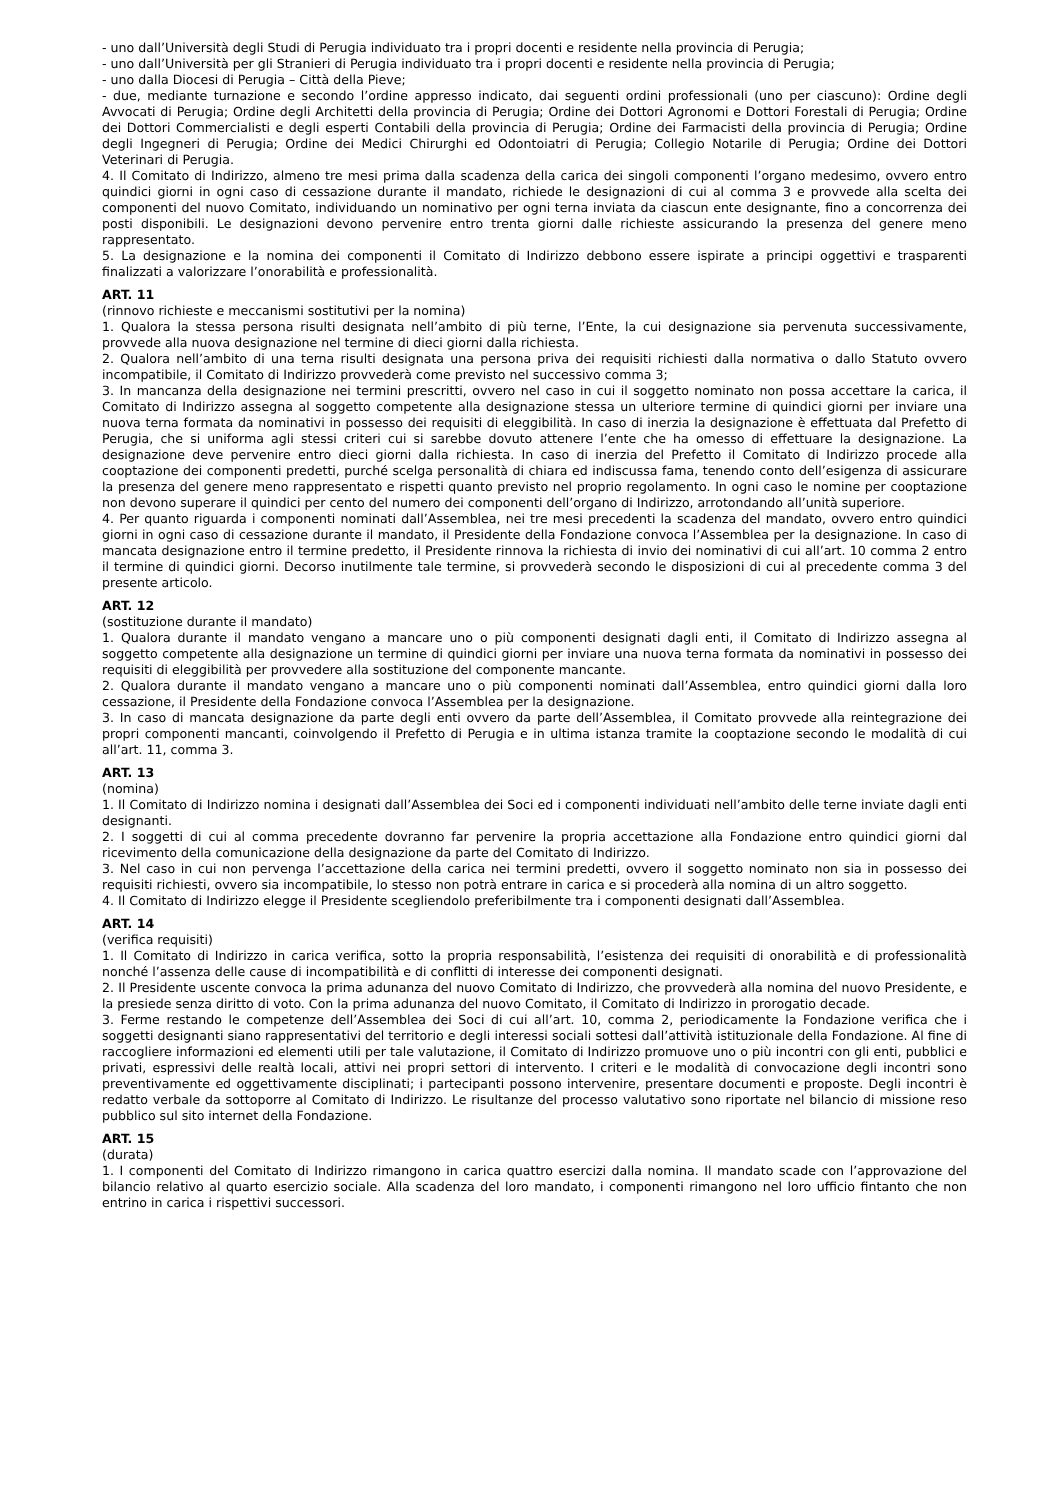- uno dall’Università degli Studi di Perugia individuato tra i propri docenti e residente nella provincia di Perugia;
- uno dall’Università per gli Stranieri di Perugia individuato tra i propri docenti e residente nella provincia di Perugia;
- uno dalla Diocesi di Perugia – Città della Pieve;
- due, mediante turnazione e secondo l’ordine appresso indicato, dai seguenti ordini professionali (uno per ciascuno): Ordine degli Avvocati di Perugia; Ordine degli Architetti della provincia di Perugia; Ordine dei Dottori Agronomi e Dottori Forestali di Perugia; Ordine dei Dottori Commercialisti e degli esperti Contabili della provincia di Perugia; Ordine dei Farmacisti della provincia di Perugia; Ordine degli Ingegneri di Perugia; Ordine dei Medici Chirurghi ed Odontoiatri di Perugia; Collegio Notarile di Perugia; Ordine dei Dottori Veterinari di Perugia.
4. Il Comitato di Indirizzo, almeno tre mesi prima dalla scadenza della carica dei singoli componenti l’organo medesimo, ovvero entro quindici giorni in ogni caso di cessazione durante il mandato, richiede le designazioni di cui al comma 3 e provvede alla scelta dei componenti del nuovo Comitato, individuando un nominativo per ogni terna inviata da ciascun ente designante, fino a concorrenza dei posti disponibili. Le designazioni devono pervenire entro trenta giorni dalle richieste assicurando la presenza del genere meno rappresentato.
5. La designazione e la nomina dei componenti il Comitato di Indirizzo debbono essere ispirate a principi oggettivi e trasparenti finalizzati a valorizzare l’onorabilità e professionalità.
ART. 11
(rinnovo richieste e meccanismi sostitutivi per la nomina)
1. Qualora la stessa persona risulti designata nell’ambito di più terne, l’Ente, la cui designazione sia pervenuta successivamente, provvede alla nuova designazione nel termine di dieci giorni dalla richiesta.
2. Qualora nell’ambito di una terna risulti designata una persona priva dei requisiti richiesti dalla normativa o dallo Statuto ovvero incompatibile, il Comitato di Indirizzo provvederà come previsto nel successivo comma 3;
3. In mancanza della designazione nei termini prescritti, ovvero nel caso in cui il soggetto nominato non possa accettare la carica, il Comitato di Indirizzo assegna al soggetto competente alla designazione stessa un ulteriore termine di quindici giorni per inviare una nuova terna formata da nominativi in possesso dei requisiti di eleggibilità. In caso di inerzia la designazione è effettuata dal Prefetto di Perugia, che si uniforma agli stessi criteri cui si sarebbe dovuto attenere l’ente che ha omesso di effettuare la designazione. La designazione deve pervenire entro dieci giorni dalla richiesta. In caso di inerzia del Prefetto il Comitato di Indirizzo procede alla cooptazione dei componenti predetti, purché scelga personalità di chiara ed indiscussa fama, tenendo conto dell’esigenza di assicurare la presenza del genere meno rappresentato e rispetti quanto previsto nel proprio regolamento. In ogni caso le nomine per cooptazione non devono superare il quindici per cento del numero dei componenti dell’organo di Indirizzo, arrotondando all’unità superiore.
4. Per quanto riguarda i componenti nominati dall’Assemblea, nei tre mesi precedenti la scadenza del mandato, ovvero entro quindici giorni in ogni caso di cessazione durante il mandato, il Presidente della Fondazione convoca l’Assemblea per la designazione. In caso di mancata designazione entro il termine predetto, il Presidente rinnova la richiesta di invio dei nominativi di cui all’art. 10 comma 2 entro il termine di quindici giorni. Decorso inutilmente tale termine, si provvederà secondo le disposizioni di cui al precedente comma 3 del presente articolo.
ART. 12
(sostituzione durante il mandato)
1. Qualora durante il mandato vengano a mancare uno o più componenti designati dagli enti, il Comitato di Indirizzo assegna al soggetto competente alla designazione un termine di quindici giorni per inviare una nuova terna formata da nominativi in possesso dei requisiti di eleggibilità per provvedere alla sostituzione del componente mancante.
2. Qualora durante il mandato vengano a mancare uno o più componenti nominati dall’Assemblea, entro quindici giorni dalla loro cessazione, il Presidente della Fondazione convoca l’Assemblea per la designazione.
3. In caso di mancata designazione da parte degli enti ovvero da parte dell’Assemblea, il Comitato provvede alla reintegrazione dei propri componenti mancanti, coinvolgendo il Prefetto di Perugia e in ultima istanza tramite la cooptazione secondo le modalità di cui all’art. 11, comma 3.
ART. 13
(nomina)
1. Il Comitato di Indirizzo nomina i designati dall’Assemblea dei Soci ed i componenti individuati nell’ambito delle terne inviate dagli enti designanti.
2. I soggetti di cui al comma precedente dovranno far pervenire la propria accettazione alla Fondazione entro quindici giorni dal ricevimento della comunicazione della designazione da parte del Comitato di Indirizzo.
3. Nel caso in cui non pervenga l’accettazione della carica nei termini predetti, ovvero il soggetto nominato non sia in possesso dei requisiti richiesti, ovvero sia incompatibile, lo stesso non potrà entrare in carica e si procederà alla nomina di un altro soggetto.
4. Il Comitato di Indirizzo elegge il Presidente scegliendolo preferibilmente tra i componenti designati dall’Assemblea.
ART. 14
(verifica requisiti)
1. Il Comitato di Indirizzo in carica verifica, sotto la propria responsabilità, l’esistenza dei requisiti di onorabilità e di professionalità nonché l’assenza delle cause di incompatibilità e di conflitti di interesse dei componenti designati.
2. Il Presidente uscente convoca la prima adunanza del nuovo Comitato di Indirizzo, che provvederà alla nomina del nuovo Presidente, e la presiede senza diritto di voto. Con la prima adunanza del nuovo Comitato, il Comitato di Indirizzo in prorogatio decade.
3. Ferme restando le competenze dell’Assemblea dei Soci di cui all’art. 10, comma 2, periodicamente la Fondazione verifica che i soggetti designanti siano rappresentativi del territorio e degli interessi sociali sottesi dall’attività istituzionale della Fondazione. Al fine di raccogliere informazioni ed elementi utili per tale valutazione, il Comitato di Indirizzo promuove uno o più incontri con gli enti, pubblici e privati, espressivi delle realtà locali, attivi nei propri settori di intervento. I criteri e le modalità di convocazione degli incontri sono preventivamente ed oggettivamente disciplinati; i partecipanti possono intervenire, presentare documenti e proposte. Degli incontri è redatto verbale da sottoporre al Comitato di Indirizzo. Le risultanze del processo valutativo sono riportate nel bilancio di missione reso pubblico sul sito internet della Fondazione.
ART. 15
(durata)
1. I componenti del Comitato di Indirizzo rimangono in carica quattro esercizi dalla nomina. Il mandato scade con l’approvazione del bilancio relativo al quarto esercizio sociale. Alla scadenza del loro mandato, i componenti rimangono nel loro ufficio fintanto che non entrino in carica i rispettivi successori.